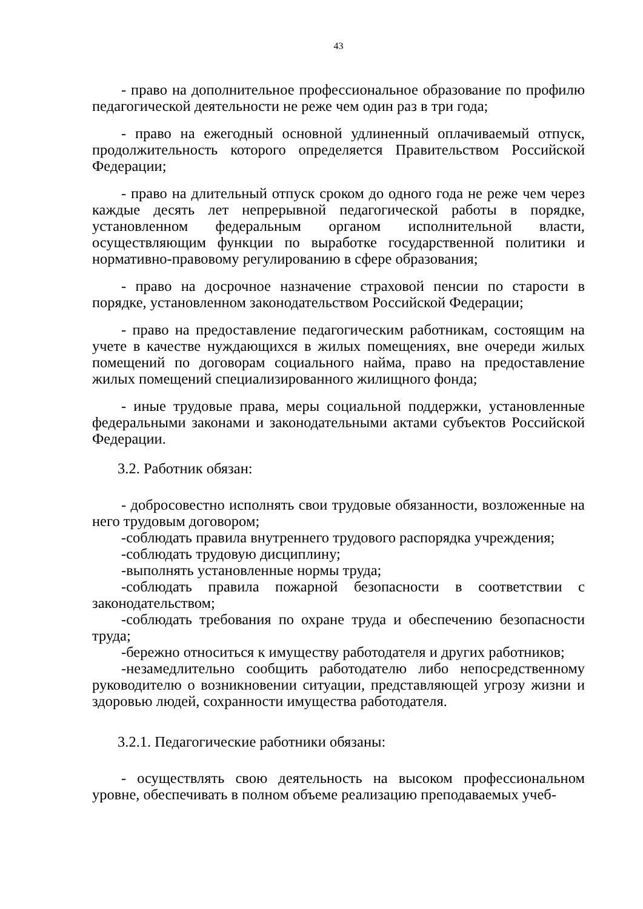43
- право на дополнительное профессиональное образование по профилю педагогической деятельности не реже чем один раз в три года;
- право на ежегодный основной удлиненный оплачиваемый отпуск, продолжительность которого определяется Правительством Российской Федерации;
- право на длительный отпуск сроком до одного года не реже чем через каждые десять лет непрерывной педагогической работы в порядке, установленном федеральным органом исполнительной власти, осуществляющим функции по выработке государственной политики и нормативно-правовому регулированию в сфере образования;
- право на досрочное назначение страховой пенсии по старости в порядке, установленном законодательством Российской Федерации;
- право на предоставление педагогическим работникам, состоящим на учете в качестве нуждающихся в жилых помещениях, вне очереди жилых помещений по договорам социального найма, право на предоставление жилых помещений специализированного жилищного фонда;
- иные трудовые права, меры социальной поддержки, установленные федеральными законами и законодательными актами субъектов Российской Федерации.
3.2. Работник обязан:
- добросовестно исполнять свои трудовые обязанности, возложенные на него трудовым договором;
-соблюдать правила внутреннего трудового распорядка учреждения;
-соблюдать трудовую дисциплину;
-выполнять установленные нормы труда;
-соблюдать правила пожарной безопасности в соответствии с законодательством;
-соблюдать требования по охране труда и обеспечению безопасности труда;
-бережно относиться к имуществу работодателя и других работников;
-незамедлительно сообщить работодателю либо непосредственному руководителю о возникновении ситуации, представляющей угрозу жизни и здоровью людей, сохранности имущества работодателя.
3.2.1. Педагогические работники обязаны:
- осуществлять свою деятельность на высоком профессиональном уровне, обеспечивать в полном объеме реализацию преподаваемых учеб-